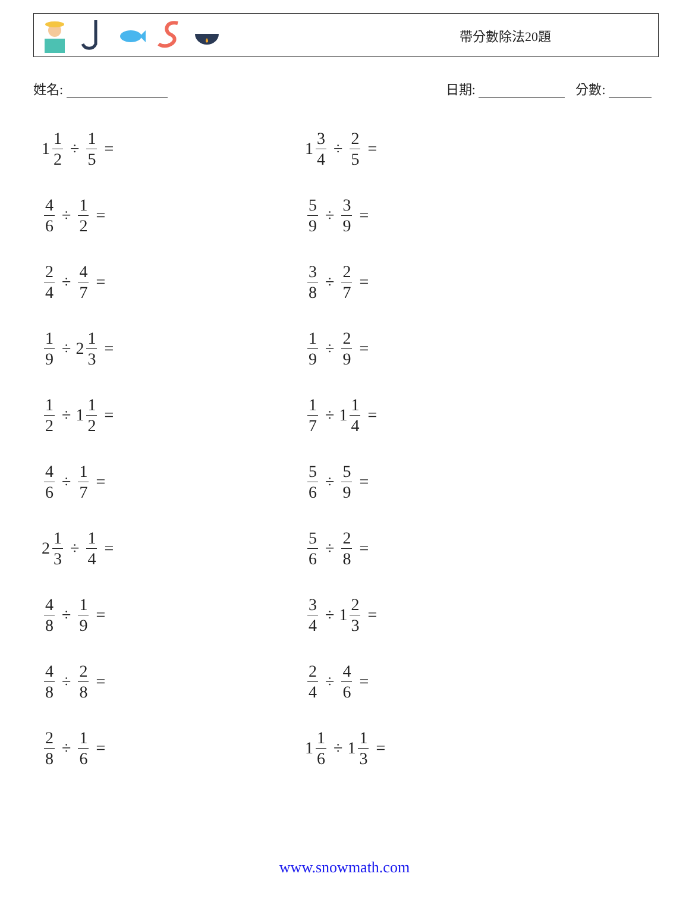帶分數除法20題
姓名: 日期: 分數:
1 1 2 ÷ 1 5 =
1 3 4 ÷ 2 5 =
4 6 ÷ 1 2 =
5 9 ÷ 3 9 =
2 4 ÷ 4 7 =
3 8 ÷ 2 7 =
1 9 ÷ 2 1 3 =
1 9 ÷ 2 9 =
1 2 ÷ 1 1 2 =
1 7 ÷ 1 1 4 =
4 6 ÷ 1 7 =
5 6 ÷ 5 9 =
2 1 3 ÷ 1 4 =
5 6 ÷ 2 8 =
4 8 ÷ 1 9 =
3 4 ÷ 1 2 3 =
4 8 ÷ 2 8 =
2 4 ÷ 4 6 =
2 8 ÷ 1 6 =
1 1 6 ÷ 1 1 3 =
www.snowmath.com